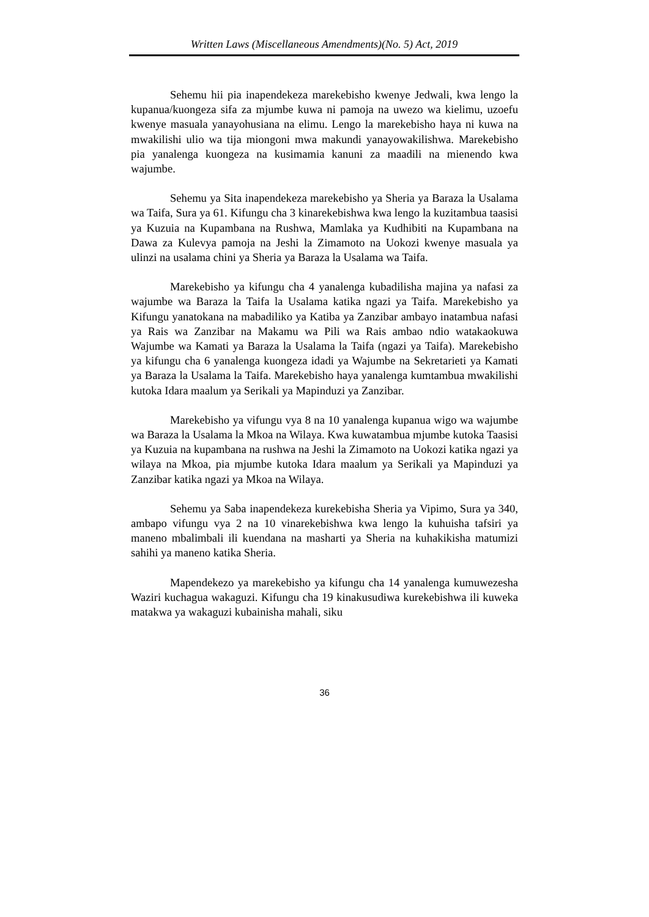Written Laws (Miscellaneous Amendments)(No. 5) Act, 2019
Sehemu hii pia inapendekeza marekebisho kwenye Jedwali, kwa lengo la kupanua/kuongeza sifa za mjumbe kuwa ni pamoja na uwezo wa kielimu, uzoefu kwenye masuala yanayohusiana na elimu. Lengo la marekebisho haya ni kuwa na mwakilishi ulio wa tija miongoni mwa makundi yanayowakilishwa. Marekebisho pia yanalenga kuongeza na kusimamia kanuni za maadili na mienendo kwa wajumbe.
Sehemu ya Sita inapendekeza marekebisho ya Sheria ya Baraza la Usalama wa Taifa, Sura ya 61. Kifungu cha 3 kinarekebishwa kwa lengo la kuzitambua taasisi ya Kuzuia na Kupambana na Rushwa, Mamlaka ya Kudhibiti na Kupambana na Dawa za Kulevya pamoja na Jeshi la Zimamoto na Uokozi kwenye masuala ya ulinzi na usalama chini ya Sheria ya Baraza la Usalama wa Taifa.
Marekebisho ya kifungu cha 4 yanalenga kubadilisha majina ya nafasi za wajumbe wa Baraza la Taifa la Usalama katika ngazi ya Taifa. Marekebisho ya Kifungu yanatokana na mabadiliko ya Katiba ya Zanzibar ambayo inatambua nafasi ya Rais wa Zanzibar na Makamu wa Pili wa Rais ambao ndio watakaokuwa Wajumbe wa Kamati ya Baraza la Usalama la Taifa (ngazi ya Taifa). Marekebisho ya kifungu cha 6 yanalenga kuongeza idadi ya Wajumbe na Sekretarieti ya Kamati ya Baraza la Usalama la Taifa. Marekebisho haya yanalenga kumtambua mwakilishi kutoka Idara maalum ya Serikali ya Mapinduzi ya Zanzibar.
Marekebisho ya vifungu vya 8 na 10 yanalenga kupanua wigo wa wajumbe wa Baraza la Usalama la Mkoa na Wilaya. Kwa kuwatambua mjumbe kutoka Taasisi ya Kuzuia na kupambana na rushwa na Jeshi la Zimamoto na Uokozi katika ngazi ya wilaya na Mkoa, pia mjumbe kutoka Idara maalum ya Serikali ya Mapinduzi ya Zanzibar katika ngazi ya Mkoa na Wilaya.
Sehemu ya Saba inapendekeza kurekebisha Sheria ya Vipimo, Sura ya 340, ambapo vifungu vya 2 na 10 vinarekebishwa kwa lengo la kuhuisha tafsiri ya maneno mbalimbali ili kuendana na masharti ya Sheria na kuhakikisha matumizi sahihi ya maneno katika Sheria.
Mapendekezo ya marekebisho ya kifungu cha 14 yanalenga kumuwezesha Waziri kuchagua wakaguzi. Kifungu cha 19 kinakusudiwa kurekebishwa ili kuweka matakwa ya wakaguzi kubainisha mahali, siku
36